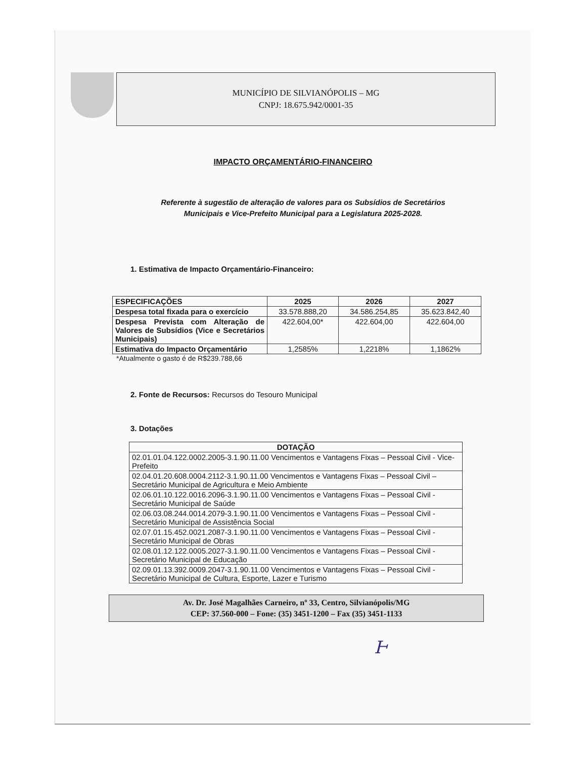MUNICÍPIO DE SILVIANÓPOLIS – MG
CNPJ: 18.675.942/0001-35
IMPACTO ORÇAMENTÁRIO-FINANCEIRO
Referente à sugestão de alteração de valores para os Subsídios de Secretários
Municipais e Vice-Prefeito Municipal para a Legislatura 2025-2028.
1. Estimativa de Impacto Orçamentário-Financeiro:
| ESPECIFICAÇÕES | 2025 | 2026 | 2027 |
| --- | --- | --- | --- |
| Despesa total fixada para o exercício | 33.578.888,20 | 34.586.254,85 | 35.623.842,40 |
| Despesa Prevista com Alteração de Valores de Subsídios (Vice e Secretários Municipais) | 422.604,00* | 422.604,00 | 422.604,00 |
| Estimativa do Impacto Orçamentário | 1,2585% | 1,2218% | 1,1862% |
*Atualmente o gasto é de R$239.788,66
2. Fonte de Recursos: Recursos do Tesouro Municipal
3. Dotações
| DOTAÇÃO |
| --- |
| 02.01.01.04.122.0002.2005-3.1.90.11.00 Vencimentos e Vantagens Fixas – Pessoal Civil - Vice-Prefeito |
| 02.04.01.20.608.0004.2112-3.1.90.11.00 Vencimentos e Vantagens Fixas – Pessoal Civil – Secretário Municipal de Agricultura e Meio Ambiente |
| 02.06.01.10.122.0016.2096-3.1.90.11.00 Vencimentos e Vantagens Fixas – Pessoal Civil - Secretário Municipal de Saúde |
| 02.06.03.08.244.0014.2079-3.1.90.11.00 Vencimentos e Vantagens Fixas – Pessoal Civil - Secretário Municipal de Assistência Social |
| 02.07.01.15.452.0021.2087-3.1.90.11.00 Vencimentos e Vantagens Fixas – Pessoal Civil - Secretário Municipal de Obras |
| 02.08.01.12.122.0005.2027-3.1.90.11.00 Vencimentos e Vantagens Fixas – Pessoal Civil - Secretário Municipal de Educação |
| 02.09.01.13.392.0009.2047-3.1.90.11.00 Vencimentos e Vantagens Fixas – Pessoal Civil - Secretário Municipal de Cultura, Esporte, Lazer e Turismo |
Av. Dr. José Magalhães Carneiro, nº 33, Centro, Silvianópolis/MG
CEP: 37.560-000 – Fone: (35) 3451-1200 – Fax (35) 3451-1133
Ͱ